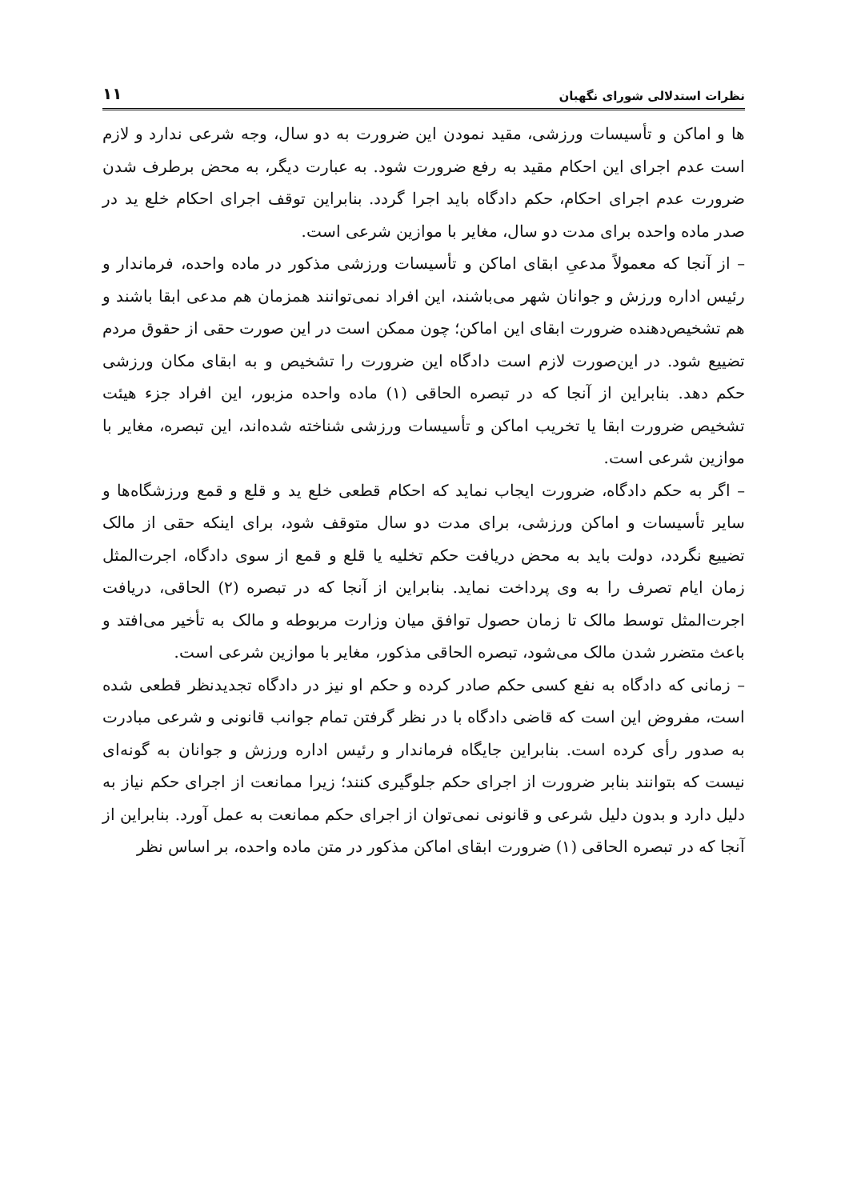نظرات استدلالی شورای نگهبان ۱۱
ها و اماکن و تأسیسات ورزشی، مقید نمودن این ضرورت به دو سال، وجه شرعی ندارد و لازم است عدم اجرای این احکام مقید به رفع ضرورت شود. به عبارت دیگر، به محض برطرف شدن ضرورت عدم اجرای احکام، حکم دادگاه باید اجرا گردد. بنابراین توقف اجرای احکام خلع ید در صدر ماده واحده برای مدت دو سال، مغایر با موازین شرعی است.
– از آنجا که معمولاً مدعیِ ابقای اماکن و تأسیسات ورزشی مذکور در ماده واحده، فرماندار و رئیس اداره ورزش و جوانان شهر می‌باشند، این افراد نمی‌توانند همزمان هم مدعی ابقا باشند و هم تشخیص‌دهنده ضرورت ابقای این اماکن؛ چون ممکن است در این صورت حقی از حقوق مردم تضییع شود. در این‌صورت لازم است دادگاه این ضرورت را تشخیص و به ابقای مکان ورزشی حکم دهد. بنابراین از آنجا که در تبصره الحاقی (۱) ماده واحده مزبور، این افراد جزء هیئت تشخیص ضرورت ابقا یا تخریب اماکن و تأسیسات ورزشی شناخته شده‌اند، این تبصره، مغایر با موازین شرعی است.
– اگر به حکم دادگاه، ضرورت ایجاب نماید که احکام قطعی خلع ید و قلع و قمع ورزشگاه‌ها و سایر تأسیسات و اماکن ورزشی، برای مدت دو سال متوقف شود، برای اینکه حقی از مالک تضییع نگردد، دولت باید به محض دریافت حکم تخلیه یا قلع و قمع از سوی دادگاه، اجرت‌المثل زمان ایام تصرف را به وی پرداخت نماید. بنابراین از آنجا که در تبصره (۲) الحاقی، دریافت اجرت‌المثل توسط مالک تا زمان حصول توافق میان وزارت مربوطه و مالک به تأخیر می‌افتد و باعث متضرر شدن مالک می‌شود، تبصره الحاقی مذکور، مغایر با موازین شرعی است.
– زمانی که دادگاه به نفع کسی حکم صادر کرده و حکم او نیز در دادگاه تجدیدنظر قطعی شده است، مفروض این است که قاضی دادگاه با در نظر گرفتن تمام جوانب قانونی و شرعی مبادرت به صدور رأی کرده است. بنابراین جایگاه فرماندار و رئیس اداره ورزش و جوانان به گونه‌ای نیست که بتوانند بنابر ضرورت از اجرای حکم جلوگیری کنند؛ زیرا ممانعت از اجرای حکم نیاز به دلیل دارد و بدون دلیل شرعی و قانونی نمی‌توان از اجرای حکم ممانعت به عمل آورد. بنابراین از آنجا که در تبصره الحاقی (۱) ضرورت ابقای اماکن مذکور در متن ماده واحده، بر اساس نظر